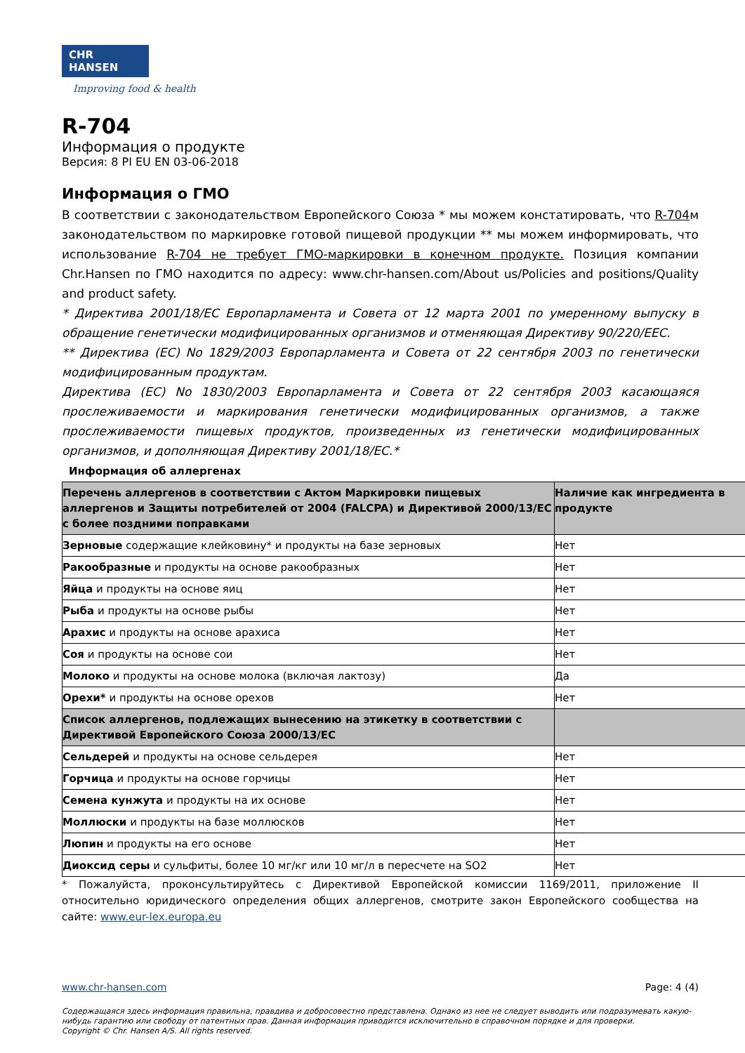CHR HANSEN
Improving food & health
R-704
Информация о продукте
Версия: 8 PI EU EN 03-06-2018
Информация о ГМО
В соответствии с законодательством Европейского Союза * мы можем констатировать, что R-704м законодательством по маркировке готовой пищевой продукции ** мы можем информировать, что использование R-704 не требует ГМО-маркировки в конечном продукте. Позиция компании Chr.Hansen по ГМО находится по адресу: www.chr-hansen.com/About us/Policies and positions/Quality and product safety.
* Директива 2001/18/EC Европарламента и Совета от 12 марта 2001 по умеренному выпуску в обращение генетически модифицированных организмов и отменяющая Директиву 90/220/EEC.
** Директива (EC) No 1829/2003 Европарламента и Совета от 22 сентября 2003 по генетически модифицированным продуктам.
Директива (EC) No 1830/2003 Европарламента и Совета от 22 сентября 2003 касающаяся прослеживаемости и маркирования генетически модифицированных организмов, а также прослеживаемости пищевых продуктов, произведенных из генетически модифицированных организмов, и дополняющая Директиву 2001/18/EC.*
Информация об аллергенах
| Перечень аллергенов в соответствии с Актом Маркировки пищевых аллергенов и Защиты потребителей от 2004 (FALCPA) и Директивой 2000/13/EC с более поздними поправками | Наличие как ингредиента в продукте |
| Зерновые содержащие клейковину* и продукты на базе зерновых | Нет |
| Ракообразные и продукты на основе ракообразных | Нет |
| Яйца и продукты на основе яиц | Нет |
| Рыба и продукты на основе рыбы | Нет |
| Арахис и продукты на основе арахиса | Нет |
| Соя и продукты на основе сои | Нет |
| Молоко и продукты на основе молока (включая лактозу) | Да |
| Орехи* и продукты на основе орехов | Нет |
| Список аллергенов, подлежащих вынесению на этикетку в соответствии с Директивой Европейского Союза 2000/13/EC | |
| Сельдерей и продукты на основе сельдерея | Нет |
| Горчица и продукты на основе горчицы | Нет |
| Семена кунжута и продукты на их основе | Нет |
| Моллюски и продукты на базе моллюсков | Нет |
| Люпин и продукты на его основе | Нет |
| Диоксид серы и сульфиты, более 10 мг/кг или 10 мг/л в пересчете на SO2 | Нет |
* Пожалуйста, проконсультируйтесь с Директивой Европейской комиссии 1169/2011, приложение II относительно юридического определения общих аллергенов, смотрите закон Европейского сообщества на сайте: www.eur-lex.europa.eu
www.chr-hansen.com Page: 4 (4)
Содержащаяся здесь информация правильна, правдива и добросовестно представлена. Однако из нее не следует выводить или подразумевать какую-нибудь гарантию или свободу от патентных прав. Данная информация приводится исключительно в справочном порядке и для проверки.
Copyright © Chr. Hansen A/S. All rights reserved.